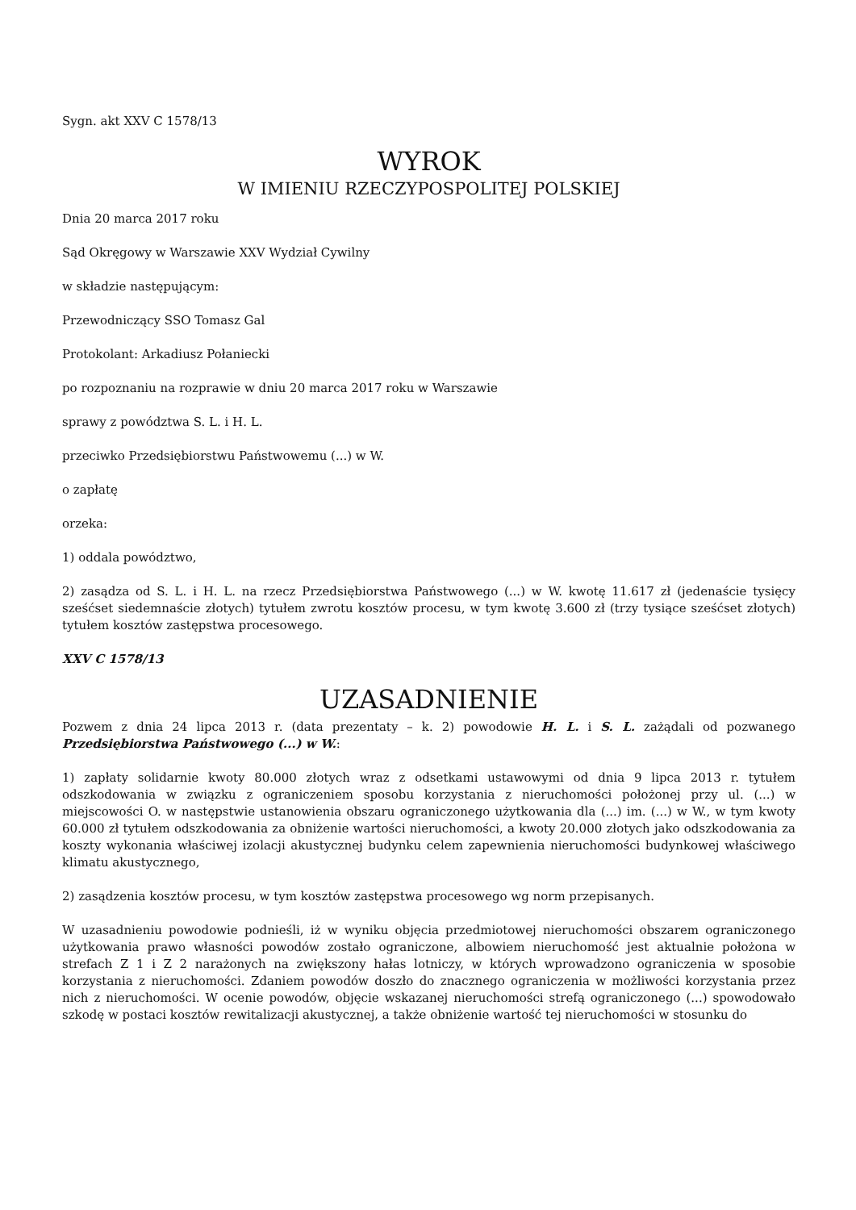Sygn. akt XXV C 1578/13
WYROK
W IMIENIU RZECZYPOSPOLITEJ POLSKIEJ
Dnia 20 marca 2017 roku
Sąd Okręgowy w Warszawie XXV Wydział Cywilny
w składzie następującym:
Przewodniczący SSO Tomasz Gal
Protokolant: Arkadiusz Połaniecki
po rozpoznaniu na rozprawie w dniu 20 marca 2017 roku w Warszawie
sprawy z powództwa S. L. i H. L.
przeciwko Przedsiębiorstwu Państwowemu (...) w W.
o zapłatę
orzeka:
1) oddala powództwo,
2) zasądza od S. L. i H. L. na rzecz Przedsiębiorstwa Państwowego (...) w W. kwotę 11.617 zł (jedenaście tysięcy sześćset siedemnaście złotych) tytułem zwrotu kosztów procesu, w tym kwotę 3.600 zł (trzy tysiące sześćset złotych) tytułem kosztów zastępstwa procesowego.
XXV C 1578/13
UZASADNIENIE
Pozwem z dnia 24 lipca 2013 r. (data prezentaty – k. 2) powodowie H. L. i S. L. zażądali od pozwanego Przedsiębiorstwa Państwowego (...) w W.:
1) zapłaty solidarnie kwoty 80.000 złotych wraz z odsetkami ustawowymi od dnia 9 lipca 2013 r. tytułem odszkodowania w związku z ograniczeniem sposobu korzystania z nieruchomości położonej przy ul. (...) w miejscowości O. w następstwie ustanowienia obszaru ograniczonego użytkowania dla (...) im. (...) w W., w tym kwoty 60.000 zł tytułem odszkodowania za obniżenie wartości nieruchomości, a kwoty 20.000 złotych jako odszkodowania za koszty wykonania właściwej izolacji akustycznej budynku celem zapewnienia nieruchomości budynkowej właściwego klimatu akustycznego,
2) zasądzenia kosztów procesu, w tym kosztów zastępstwa procesowego wg norm przepisanych.
W uzasadnieniu powodowie podnieśli, iż w wyniku objęcia przedmiotowej nieruchomości obszarem ograniczonego użytkowania prawo własności powodów zostało ograniczone, albowiem nieruchomość jest aktualnie położona w strefach Z 1 i Z 2 narażonych na zwiększony hałas lotniczy, w których wprowadzono ograniczenia w sposobie korzystania z nieruchomości. Zdaniem powodów doszło do znacznego ograniczenia w możliwości korzystania przez nich z nieruchomości. W ocenie powodów, objęcie wskazanej nieruchomości strefą ograniczonego (...) spowodowało szkodę w postaci kosztów rewitalizacji akustycznej, a także obniżenie wartość tej nieruchomości w stosunku do